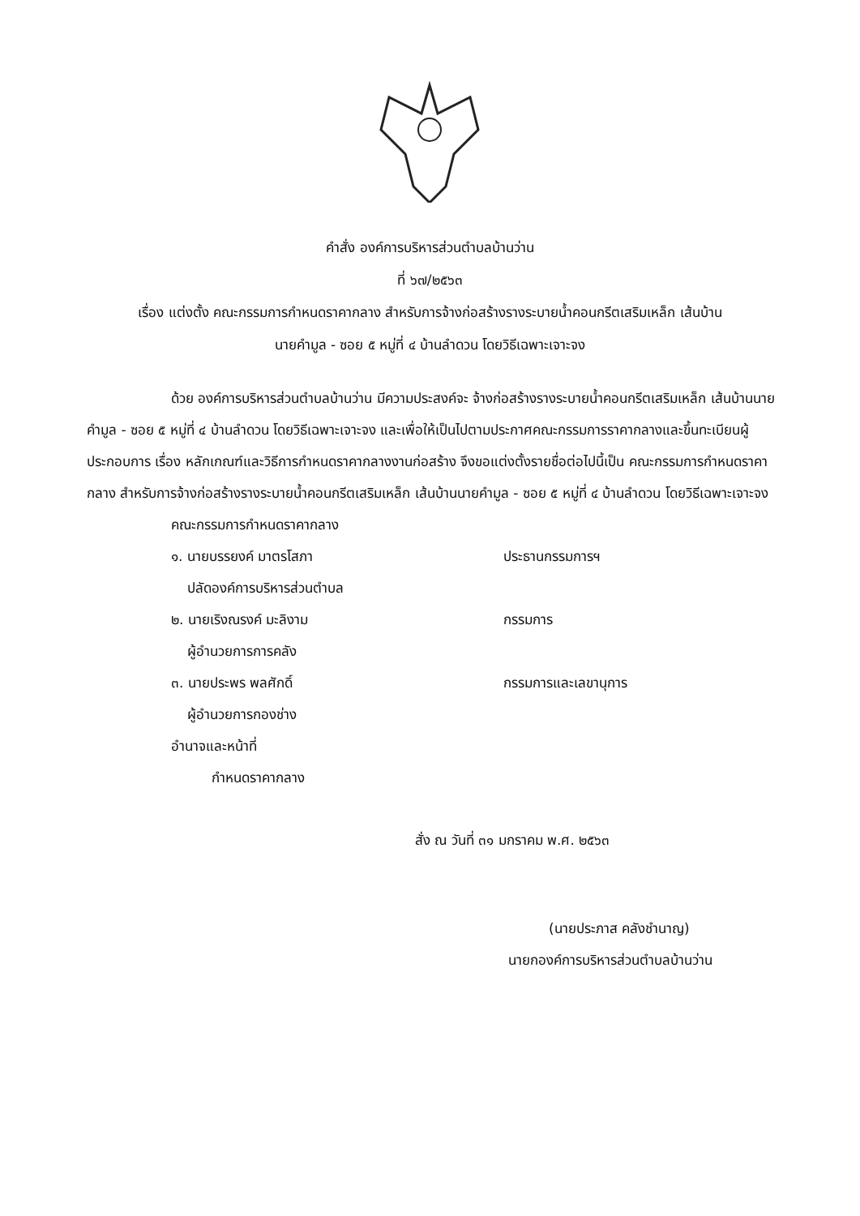คำสั่ง องค์การบริหารส่วนตำบลบ้านว่าน
ที่ ๖๗/๒๕๖๓
เรื่อง แต่งตั้ง คณะกรรมการกำหนดราคากลาง สำหรับการจ้างก่อสร้างรางระบายน้ำคอนกรีตเสริมเหล็ก เส้นบ้าน
นายคำมูล - ซอย ๕ หมู่ที่ ๔ บ้านลำดวน โดยวิธีเฉพาะเจาะจง
ด้วย องค์การบริหารส่วนตำบลบ้านว่าน มีความประสงค์จะ จ้างก่อสร้างรางระบายน้ำคอนกรีตเสริมเหล็ก เส้นบ้านนายคำมูล - ซอย ๕ หมู่ที่ ๔ บ้านลำดวน โดยวิธีเฉพาะเจาะจง และเพื่อให้เป็นไปตามประกาศคณะกรรมการราคากลางและขึ้นทะเบียนผู้ประกอบการ เรื่อง หลักเกณฑ์และวิธีการกำหนดราคากลางงานก่อสร้าง จึงขอแต่งตั้งรายชื่อต่อไปนี้เป็น คณะกรรมการกำหนดราคากลาง สำหรับการจ้างก่อสร้างรางระบายน้ำคอนกรีตเสริมเหล็ก เส้นบ้านนายคำมูล - ซอย ๕ หมู่ที่ ๔ บ้านลำดวน โดยวิธีเฉพาะเจาะจง
คณะกรรมการกำหนดราคากลาง
๑. นายบรรยงค์ มาตรโสภา ประธานกรรมการฯ
ปลัดองค์การบริหารส่วนตำบล
๒. นายเริงณรงค์ มะลิงาม กรรมการ
ผู้อำนวยการการคลัง
๓. นายประพร พลศักดิ์ กรรมการและเลขานุการ
ผู้อำนวยการกองช่าง
อำนาจและหน้าที่
กำหนดราคากลาง
สั่ง ณ วันที่ ๓๑ มกราคม พ.ศ. ๒๕๖๓
(นายประภาส คลังชำนาญ)
นายกองค์การบริหารส่วนตำบลบ้านว่าน